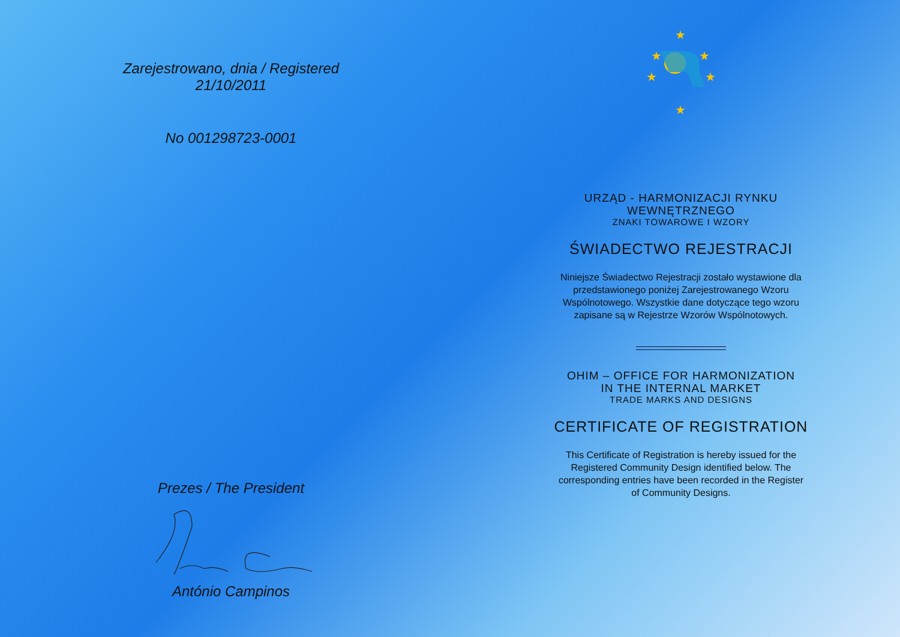Zarejestrowano, dnia / Registered
21/10/2011
No 001298723-0001
Prezes / The President
António Campinos
★
★
★
★
★
★
URZĄD - HARMONIZACJI RYNKU
WEWNĘTRZNEGO
ZNAKI TOWAROWE I WZORY
ŚWIADECTWO REJESTRACJI
Niniejsze Świadectwo Rejestracji zostało wystawione dla przedstawionego poniżej Zarejestrowanego Wzoru Wspólnotowego. Wszystkie dane dotyczące tego wzoru zapisane są w Rejestrze Wzorów Wspólnotowych.
OHIM – OFFICE FOR HARMONIZATION
IN THE INTERNAL MARKET
TRADE MARKS AND DESIGNS
CERTIFICATE OF REGISTRATION
This Certificate of Registration is hereby issued for the Registered Community Design identified below. The corresponding entries have been recorded in the Register of Community Designs.